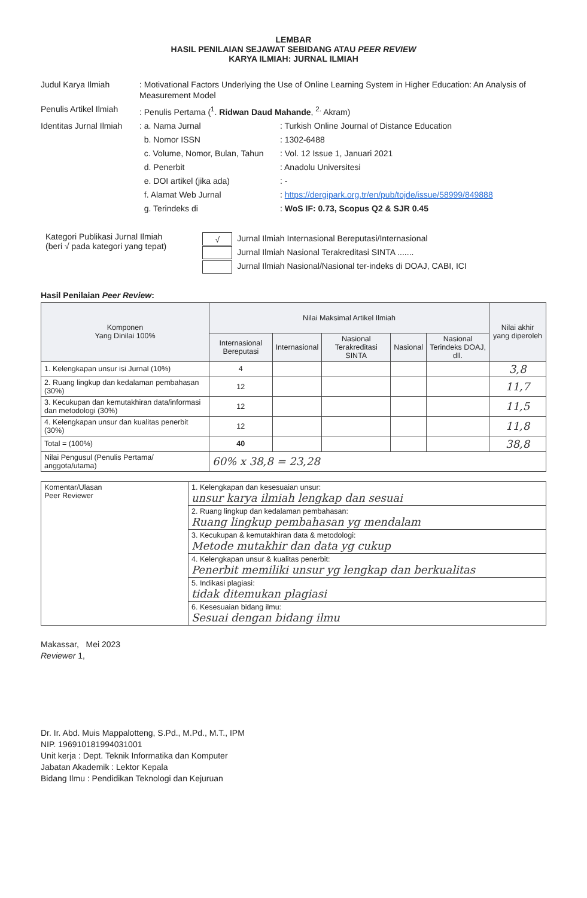LEMBAR
HASIL PENILAIAN SEJAWAT SEBIDANG ATAU PEER REVIEW
KARYA ILMIAH: JURNAL ILMIAH
Judul Karya Ilmiah
: Motivational Factors Underlying the Use of Online Learning System in Higher Education: An Analysis of Measurement Model
Penulis Artikel Ilmiah
: Penulis Pertama (<sup>1</sup>. Ridwan Daud Mahande, <sup>2.</sup> Akram)
Identitas Jurnal Ilmiah
: a. Nama Jurnal
: Turkish Online Journal of Distance Education
b. Nomor ISSN
: 1302-6488
c. Volume, Nomor, Bulan, Tahun
: Vol. 12 Issue 1, Januari 2021
d. Penerbit
: Anadolu Universitesi
e. DOI artikel (jika ada)
: -
f. Alamat Web Jurnal
: https://dergipark.org.tr/en/pub/tojde/issue/58999/849888
g. Terindeks di
: WoS IF: 0.73, Scopus Q2 & SJR 0.45
Kategori Publikasi Jurnal Ilmiah
(beri √ pada kategori yang tepat)
√ Jurnal Ilmiah Internasional Bereputasi/Internasional
Jurnal Ilmiah Nasional Terakreditasi SINTA .......
Jurnal Ilmiah Nasional/Nasional ter-indeks di DOAJ, CABI, ICI
Hasil Penilaian Peer Review:
| Komponen Yang Dinilai 100% | Nilai Maksimal Artikel Ilmiah | | | | | Nilai akhir yang diperoleh |
| --- | --- | --- | --- | --- | --- | --- |
| | Internasional Bereputasi | Internasional | Nasional Terakreditasi SINTA | Nasional | Nasional Terindeks DOAJ, dll. | |
| 1. Kelengkapan unsur isi Jurnal (10%) | 4 | | | | | 3,8 |
| 2. Ruang lingkup dan kedalaman pembahasan (30%) | 12 | | | | | 11,7 |
| 3. Kecukupan dan kemutakhiran data/informasi dan metodologi (30%) | 12 | | | | | 11,5 |
| 4. Kelengkapan unsur dan kualitas penerbit (30%) | 12 | | | | | 11,8 |
| Total = (100%) | 40 | | | | | 38,8 |
| Nilai Pengusul (Penulis Pertama/ anggota/utama) | 60% x 38,8 = 23,28 | | | | | |
| Komentar/Ulasan Peer Reviewer | 1. Kelengkapan dan kesesuaian unsur: unsur karya ilmiah lengkap dan sesuai |
| | 2. Ruang lingkup dan kedalaman pembahasan: Ruang lingkup pembahasan yg mendalam |
| | 3. Kecukupan & kemutakhiran data & metodologi: Metode mutakhir dan data yg cukup |
| | 4. Kelengkapan unsur & kualitas penerbit: Penerbit memiliki unsur yg lengkap dan berkualitas |
| | 5. Indikasi plagiasi: tidak ditemukan plagiasi |
| | 6. Kesesuaian bidang ilmu: Sesuai dengan bidang ilmu |
Makassar, Mei 2023
Reviewer 1,
Dr. Ir. Abd. Muis Mappalotteng, S.Pd., M.Pd., M.T., IPM
NIP. 196910181994031001
Unit kerja : Dept. Teknik Informatika dan Komputer
Jabatan Akademik : Lektor Kepala
Bidang Ilmu : Pendidikan Teknologi dan Kejuruan